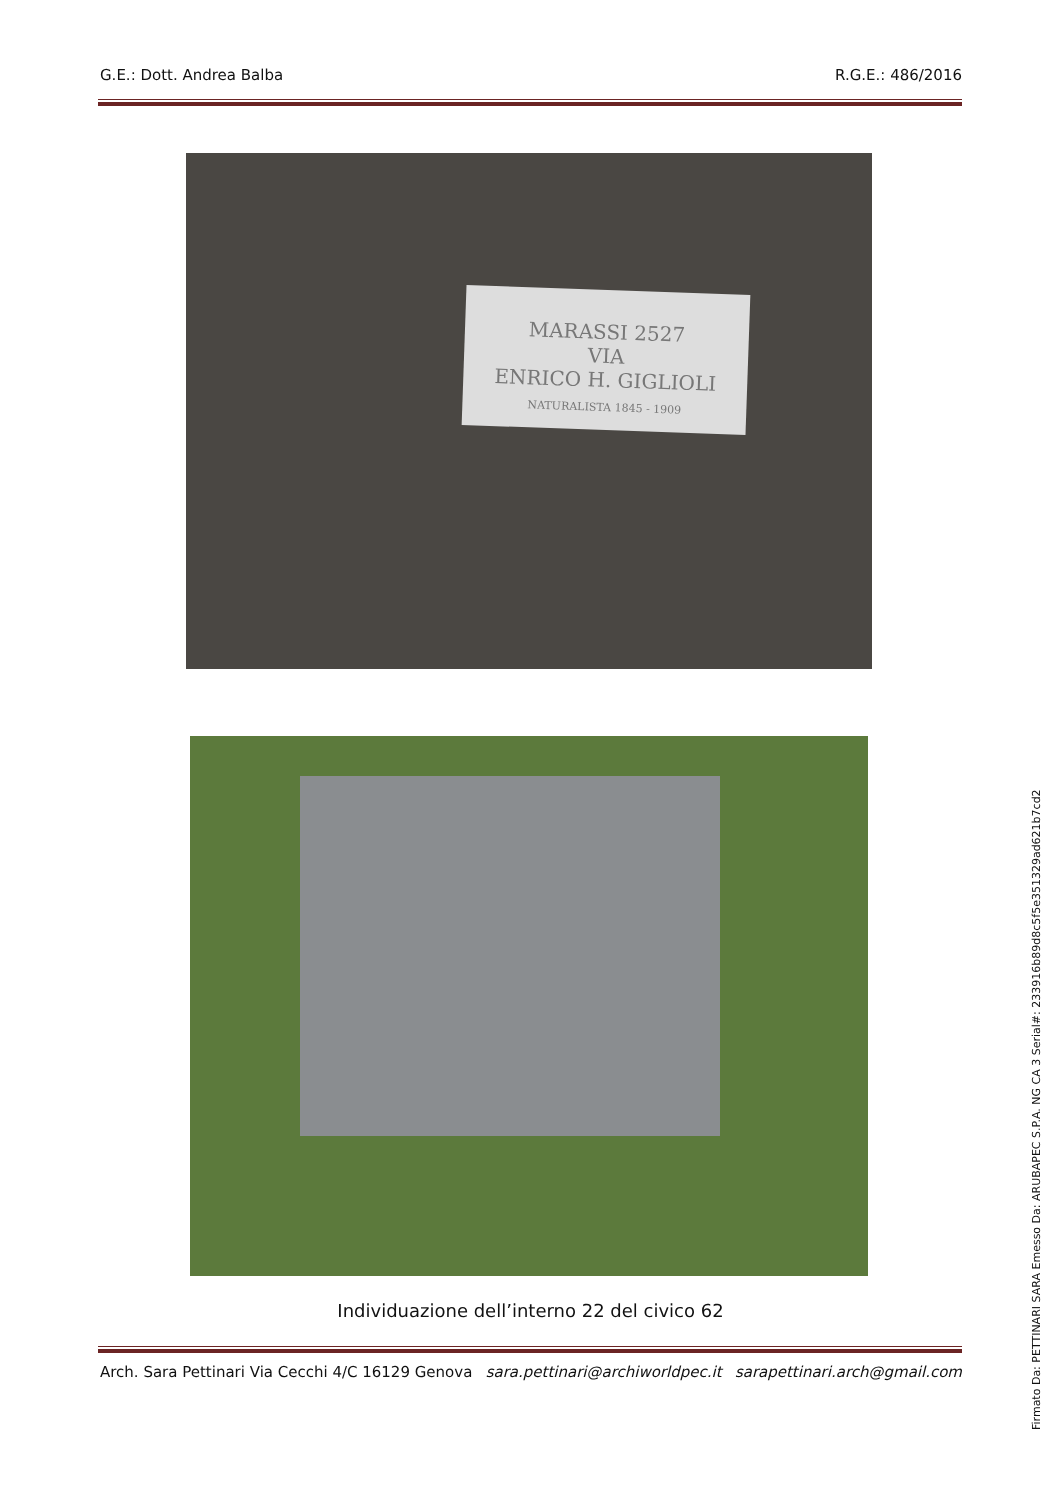G.E.: Dott. Andrea Balba R.G.E.: 486/2016
MARASSI 2527
VIA
ENRICO H. GIGLIOLI
NATURALISTA 1845 - 1909
Individuazione dell’interno 22 del civico 62
Arch. Sara Pettinari Via Cecchi 4/C 16129 Genova sara.pettinari@archiworldpec.it sarapettinari.arch@gmail.com
Firmato Da: PETTINARI SARA Emesso Da: ARUBAPEC S.P.A. NG CA 3 Serial#: 233916b89d8c5f5e351329ad621b7cd2